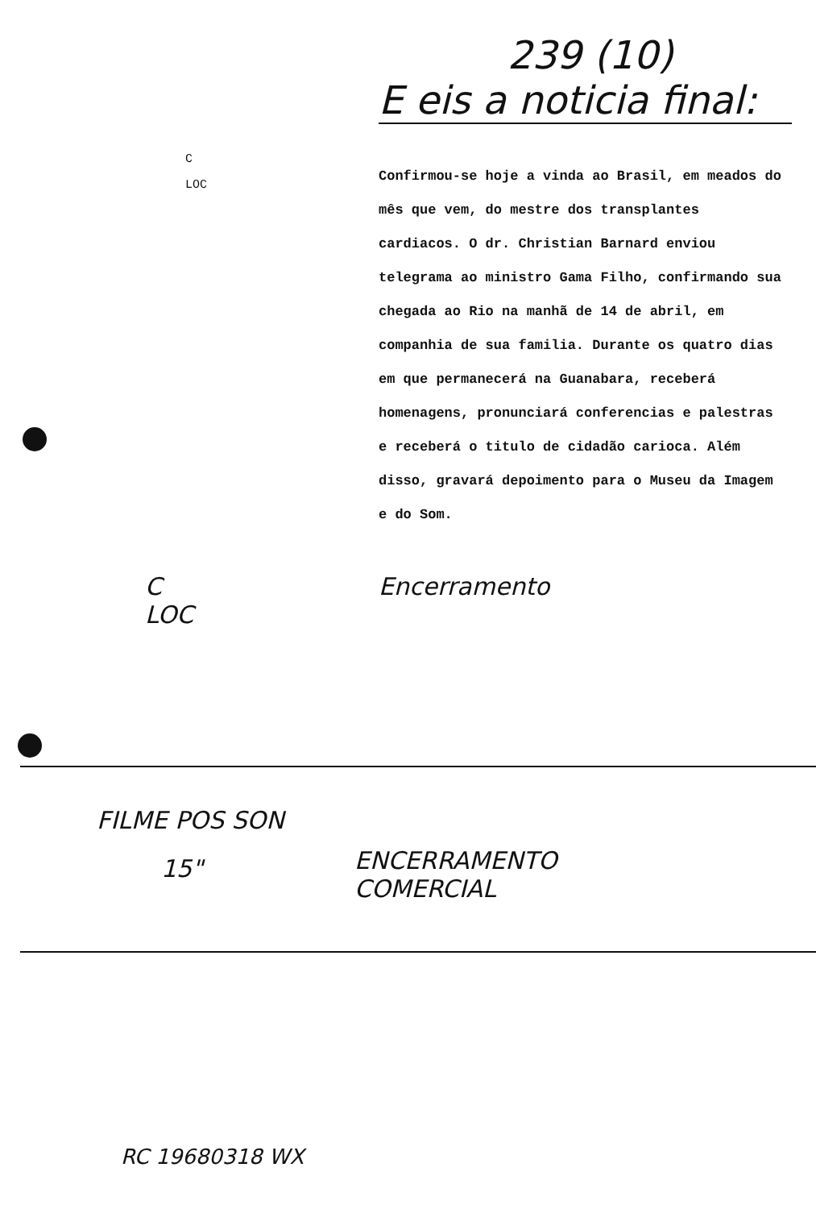239 (10)
E eis a noticia final:
C
LOC
Confirmou-se hoje a vinda ao Brasil, em meados do mês que vem, do mestre dos transplantes cardiacos. O dr. Christian Barnard enviou telegrama ao ministro Gama Filho, confirmando sua chegada ao Rio na manhã de 14 de abril, em companhia de sua familia. Durante os quatro dias em que permanecerá na Guanabara, receberá homenagens, pronunciará conferencias e palestras e receberá o titulo de cidadão carioca. Além disso, gravará depoimento para o Museu da Imagem e do Som.
C
LOC
Encerramento
FILME POS SON
15"
ENCERRAMENTO
COMERCIAL
RC 19680318 WX